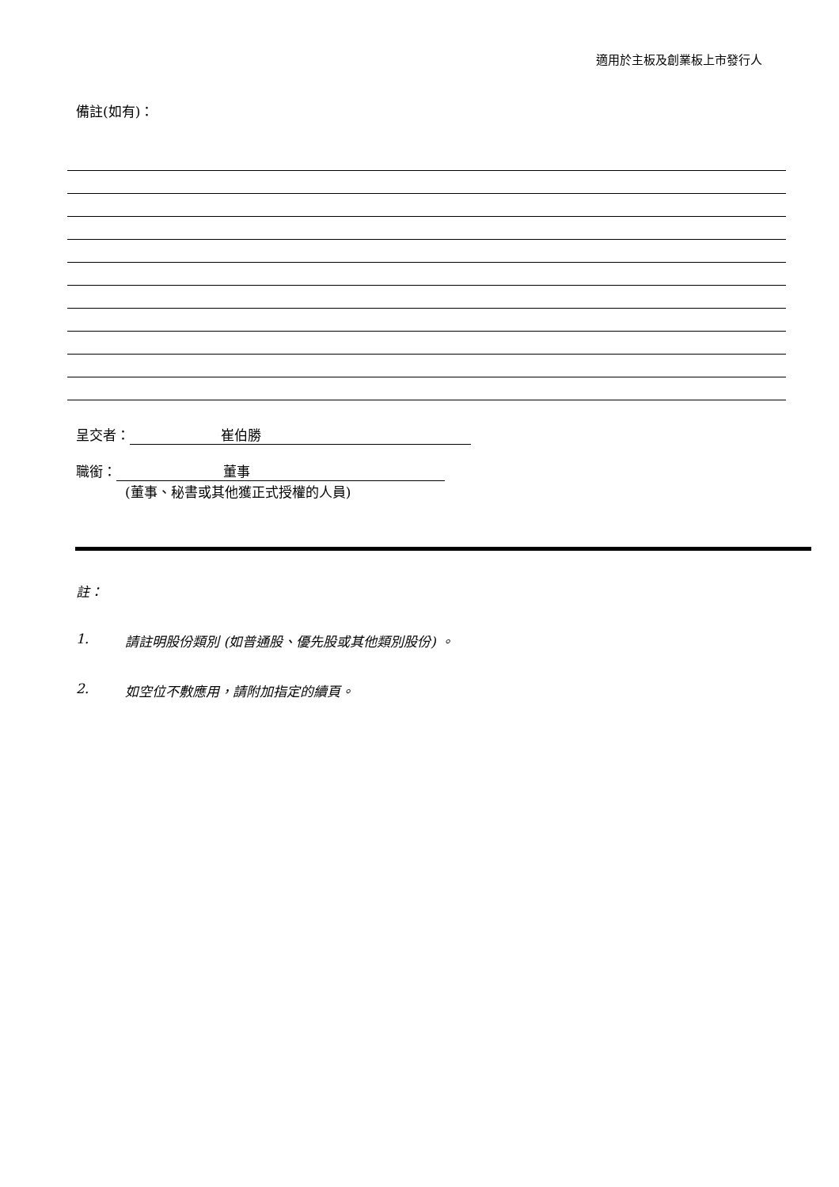適用於主板及創業板上市發行人
備註(如有)：
呈交者： 崔伯勝
職銜： 董事
(董事、秘書或其他獲正式授權的人員)
註：
1. 請註明股份類別 (如普通股、優先股或其他類別股份) 。
2. 如空位不敷應用，請附加指定的續頁。